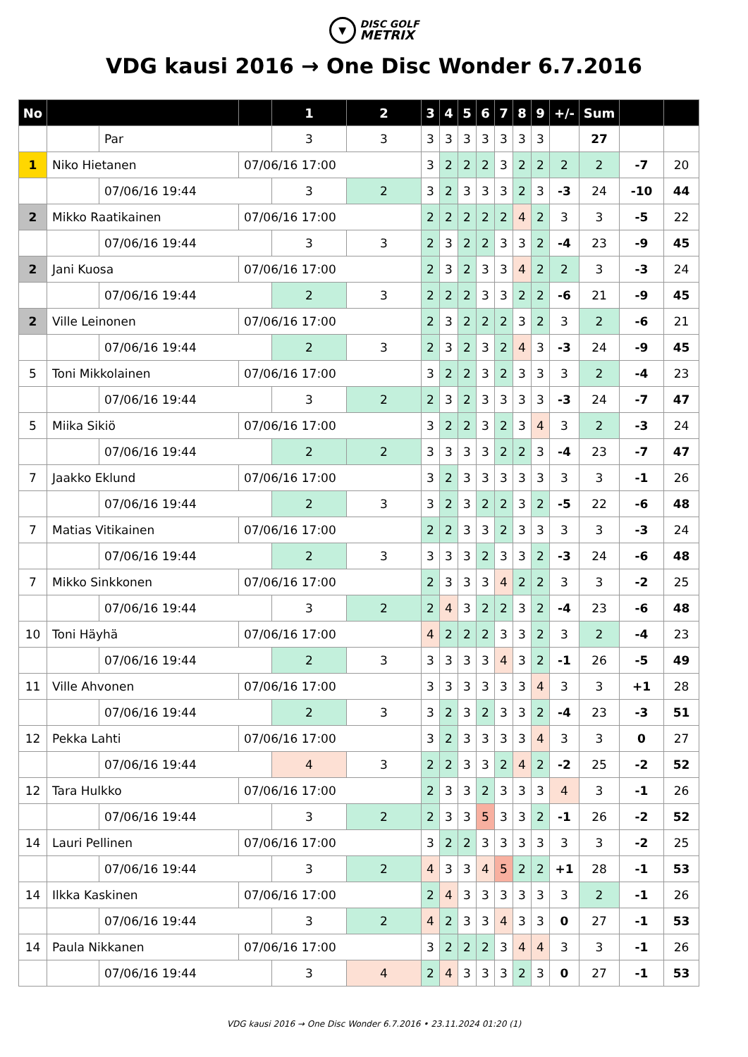▼
DISC GOLF
METRIX
VDG kausi 2016 → One Disc Wonder 6.7.2016
| No | | | | 1 | 2 | 3 | 4 | 5 | 6 | 7 | 8 | 9 | +/- | Sum | | | |
| | | Par | | 3 | 3 | 3 | 3 | 3 | 3 | 3 | 3 | 3 | | 27 | | | |
| 1 | Niko Hietanen | | 07/06/16 17:00 | | | 3 | 2 | 2 | 2 | 3 | 2 | 2 | 2 | 2 | -7 | 20 | |
| | | 07/06/16 19:44 | | 3 | 2 | 3 | 2 | 3 | 3 | 3 | 2 | 3 | -3 | 24 | -10 | 44 | |
| 2 | Mikko Raatikainen | | 07/06/16 17:00 | | | 2 | 2 | 2 | 2 | 2 | 4 | 2 | 3 | 3 | -5 | 22 | |
| | | 07/06/16 19:44 | | 3 | 3 | 2 | 3 | 2 | 2 | 3 | 3 | 2 | -4 | 23 | -9 | 45 | |
| 2 | Jani Kuosa | | 07/06/16 17:00 | | | 2 | 3 | 2 | 3 | 3 | 4 | 2 | 2 | 3 | -3 | 24 | |
| | | 07/06/16 19:44 | | 2 | 3 | 2 | 2 | 2 | 3 | 3 | 2 | 2 | -6 | 21 | -9 | 45 | |
| 2 | Ville Leinonen | | 07/06/16 17:00 | | | 2 | 3 | 2 | 2 | 2 | 3 | 2 | 3 | 2 | -6 | 21 | |
| | | 07/06/16 19:44 | | 2 | 3 | 2 | 3 | 2 | 3 | 2 | 4 | 3 | -3 | 24 | -9 | 45 | |
| 5 | Toni Mikkolainen | | 07/06/16 17:00 | | | 3 | 2 | 2 | 3 | 2 | 3 | 3 | 3 | 2 | -4 | 23 | |
| | | 07/06/16 19:44 | | 3 | 2 | 2 | 3 | 2 | 3 | 3 | 3 | 3 | -3 | 24 | -7 | 47 | |
| 5 | Miika Sikiö | | 07/06/16 17:00 | | | 3 | 2 | 2 | 3 | 2 | 3 | 4 | 3 | 2 | -3 | 24 | |
| | | 07/06/16 19:44 | | 2 | 2 | 3 | 3 | 3 | 3 | 2 | 2 | 3 | -4 | 23 | -7 | 47 | |
| 7 | Jaakko Eklund | | 07/06/16 17:00 | | | 3 | 2 | 3 | 3 | 3 | 3 | 3 | 3 | 3 | -1 | 26 | |
| | | 07/06/16 19:44 | | 2 | 3 | 3 | 2 | 3 | 2 | 2 | 3 | 2 | -5 | 22 | -6 | 48 | |
| 7 | Matias Vitikainen | | 07/06/16 17:00 | | | 2 | 2 | 3 | 3 | 2 | 3 | 3 | 3 | 3 | -3 | 24 | |
| | | 07/06/16 19:44 | | 2 | 3 | 3 | 3 | 3 | 2 | 3 | 3 | 2 | -3 | 24 | -6 | 48 | |
| 7 | Mikko Sinkkonen | | 07/06/16 17:00 | | | 2 | 3 | 3 | 3 | 4 | 2 | 2 | 3 | 3 | -2 | 25 | |
| | | 07/06/16 19:44 | | 3 | 2 | 2 | 4 | 3 | 2 | 2 | 3 | 2 | -4 | 23 | -6 | 48 | |
| 10 | Toni Häyhä | | 07/06/16 17:00 | | | 4 | 2 | 2 | 2 | 3 | 3 | 2 | 3 | 2 | -4 | 23 | |
| | | 07/06/16 19:44 | | 2 | 3 | 3 | 3 | 3 | 3 | 4 | 3 | 2 | -1 | 26 | -5 | 49 | |
| 11 | Ville Ahvonen | | 07/06/16 17:00 | | | 3 | 3 | 3 | 3 | 3 | 3 | 4 | 3 | 3 | +1 | 28 | |
| | | 07/06/16 19:44 | | 2 | 3 | 3 | 2 | 3 | 2 | 3 | 3 | 2 | -4 | 23 | -3 | 51 | |
| 12 | Pekka Lahti | | 07/06/16 17:00 | | | 3 | 2 | 3 | 3 | 3 | 3 | 4 | 3 | 3 | 0 | 27 | |
| | | 07/06/16 19:44 | | 4 | 3 | 2 | 2 | 3 | 3 | 2 | 4 | 2 | -2 | 25 | -2 | 52 | |
| 12 | Tara Hulkko | | 07/06/16 17:00 | | | 2 | 3 | 3 | 2 | 3 | 3 | 3 | 4 | 3 | -1 | 26 | |
| | | 07/06/16 19:44 | | 3 | 2 | 2 | 3 | 3 | 5 | 3 | 3 | 2 | -1 | 26 | -2 | 52 | |
| 14 | Lauri Pellinen | | 07/06/16 17:00 | | | 3 | 2 | 2 | 3 | 3 | 3 | 3 | 3 | 3 | -2 | 25 | |
| | | 07/06/16 19:44 | | 3 | 2 | 4 | 3 | 3 | 4 | 5 | 2 | 2 | +1 | 28 | -1 | 53 | |
| 14 | Ilkka Kaskinen | | 07/06/16 17:00 | | | 2 | 4 | 3 | 3 | 3 | 3 | 3 | 3 | 2 | -1 | 26 | |
| | | 07/06/16 19:44 | | 3 | 2 | 4 | 2 | 3 | 3 | 4 | 3 | 3 | 0 | 27 | -1 | 53 | |
| 14 | Paula Nikkanen | | 07/06/16 17:00 | | | 3 | 2 | 2 | 2 | 3 | 4 | 4 | 3 | 3 | -1 | 26 | |
| | | 07/06/16 19:44 | | 3 | 4 | 2 | 4 | 3 | 3 | 3 | 2 | 3 | 0 | 27 | -1 | 53 | |
VDG kausi 2016 → One Disc Wonder 6.7.2016 • 23.11.2024 01:20 (1)